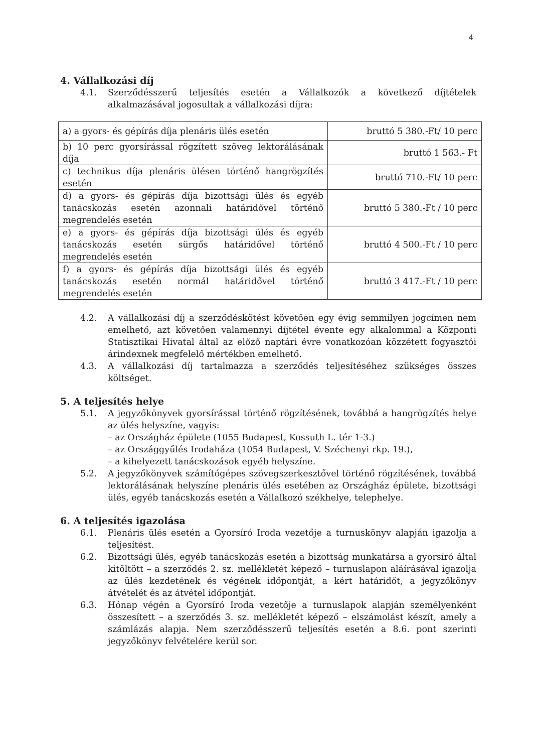4
4. Vállalkozási díj
4.1. Szerződésszerű teljesítés esetén a Vállalkozók a következő díjtételek alkalmazásával jogosultak a vállalkozási díjra:
| a) a gyors- és gépírás díja plenáris ülés esetén | bruttó 5 380.-Ft/ 10 perc |
| b) 10 perc gyorsírással rögzített szöveg lektorálásának díja | bruttó 1 563.- Ft |
| c) technikus díja plenáris ülésen történő hangrögzítés esetén | bruttó 710.-Ft/ 10 perc |
| d) a gyors- és gépírás díja bizottsági ülés és egyéb tanácskozás esetén azonnali határidővel történő megrendelés esetén | bruttó 5 380.-Ft / 10 perc |
| e) a gyors- és gépírás díja bizottsági ülés és egyéb tanácskozás esetén sürgős határidővel történő megrendelés esetén | bruttó 4 500.-Ft / 10 perc |
| f) a gyors- és gépírás díja bizottsági ülés és egyéb tanácskozás esetén normál határidővel történő megrendelés esetén | bruttó 3 417.-Ft / 10 perc |
4.2. A vállalkozási díj a szerződéskötést követően egy évig semmilyen jogcímen nem emelhető, azt követően valamennyi díjtétel évente egy alkalommal a Központi Statisztikai Hivatal által az előző naptári évre vonatkozóan közzétett fogyasztói árindexnek megfelelő mértékben emelhető.
4.3. A vállalkozási díj tartalmazza a szerződés teljesítéséhez szükséges összes költséget.
5. A teljesítés helye
5.1. A jegyzőkönyvek gyorsírással történő rögzítésének, továbbá a hangrögzítés helye az ülés helyszíne, vagyis:
– az Országház épülete (1055 Budapest, Kossuth L. tér 1-3.)
– az Országgyűlés Irodaháza (1054 Budapest, V. Széchenyi rkp. 19.),
– a kihelyezett tanácskozások egyéb helyszíne.
5.2. A jegyzőkönyvek számítógépes szövegszerkesztővel történő rögzítésének, továbbá lektorálásának helyszíne plenáris ülés esetében az Országház épülete, bizottsági ülés, egyéb tanácskozás esetén a Vállalkozó székhelye, telephelye.
6. A teljesítés igazolása
6.1. Plenáris ülés esetén a Gyorsíró Iroda vezetője a turnuskönyv alapján igazolja a teljesítést.
6.2. Bizottsági ülés, egyéb tanácskozás esetén a bizottság munkatársa a gyorsíró által kitöltött – a szerződés 2. sz. mellékletét képező – turnuslapon aláírásával igazolja az ülés kezdetének és végének időpontját, a kért határidőt, a jegyzőkönyv átvételét és az átvétel időpontját.
6.3. Hónap végén a Gyorsíró Iroda vezetője a turnuslapok alapján személyenként összesített – a szerződés 3. sz. mellékletét képező – elszámolást készít, amely a számlázás alapja. Nem szerződésszerű teljesítés esetén a 8.6. pont szerinti jegyzőkönyv felvételére kerül sor.